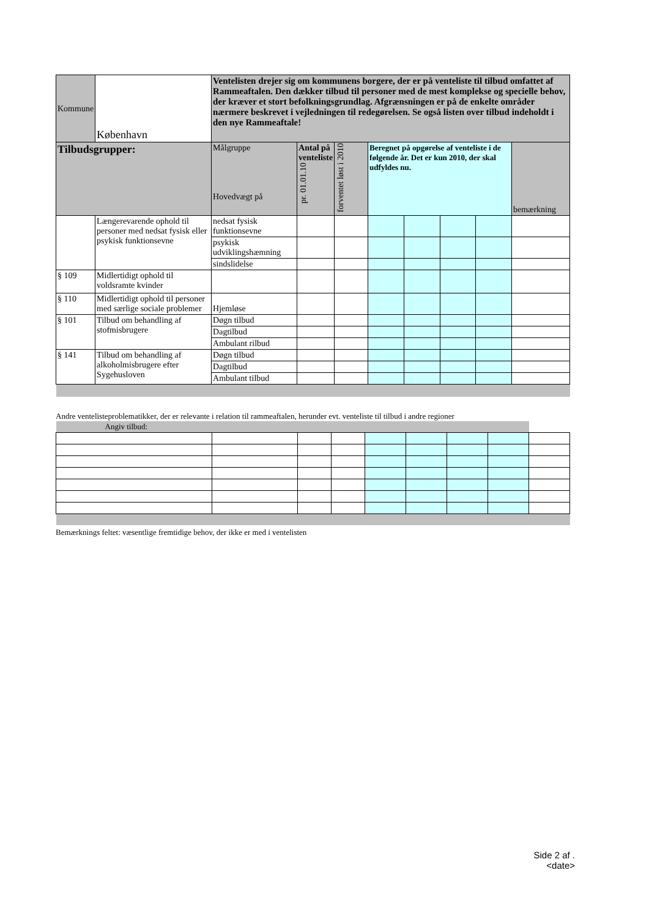| Kommune | København | Ventelisten drejer sig om kommunens borgere, der er på venteliste til tilbud omfattet af Rammeaftalen. Den dækker tilbud til personer med de mest komplekse og specielle behov, der kræver et stort befolkningsgrundlag. Afgrænsningen er på de enkelte områder nærmere beskrevet i vejledningen til redegørelsen. Se også listen over tilbud indeholdt i den nye Rammeaftale! | | | | | | | |
| Tilbudsgrupper: | | Målgruppe Hovedvægt på | Antal på venteliste pr. 01.01.10 | forventet løst i 2010 | Beregnet på opgørelse af venteliste i de følgende år. Det er kun 2010, der skal udfyldes nu. | | | | bemærkning |
| | Længerevarende ophold til personer med nedsat fysisk eller psykisk funktionsevne | nedsat fysisk funktionsevne | | | | | | | |
| | | psykisk udviklingshæmning | | | | | | | |
| | | sindslidelse | | | | | | | |
| § 109 | Midlertidigt ophold til voldsramte kvinder | | | | | | | | |
| § 110 | Midlertidigt ophold til personer med særlige sociale problemer | Hjemløse | | | | | | | |
| § 101 | Tilbud om behandling af stofmisbrugere | Døgn tilbud | | | | | | | |
| | | Dagtilbud | | | | | | | |
| | | Ambulant rilbud | | | | | | | |
| § 141 | Tilbud om behandling af alkoholmisbrugere efter Sygehusloven | Døgn tilbud | | | | | | | |
| | | Dagtilbud | | | | | | | |
| | | Ambulant tilbud | | | | | | | |
Andre ventelisteproblematikker, der er relevante i relation til rammeaftalen, herunder evt. venteliste til tilbud i andre regioner
| Angiv tilbud: | | | | | | | | |
Bemærknings feltet: væsentlige fremtidige behov, der ikke er med i ventelisten
Side 2 af .
<date>